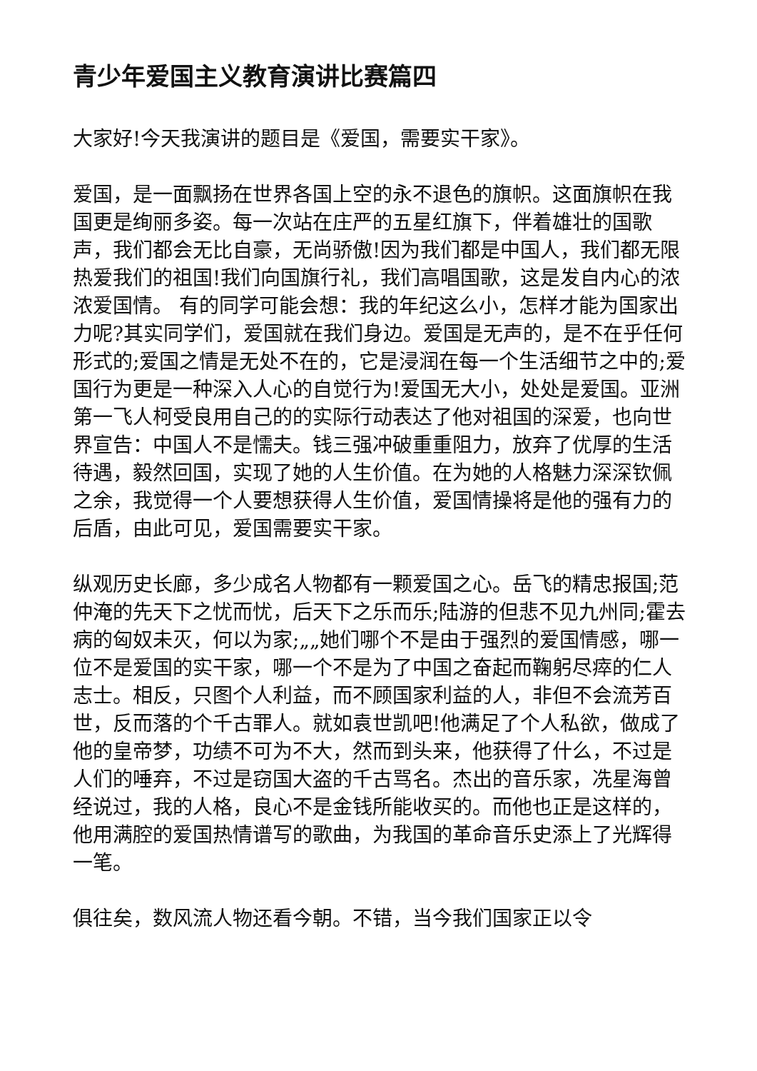青少年爱国主义教育演讲比赛篇四
大家好!今天我演讲的题目是《爱国，需要实干家》。
爱国，是一面飘扬在世界各国上空的永不退色的旗帜。这面旗帜在我国更是绚丽多姿。每一次站在庄严的五星红旗下，伴着雄壮的国歌声，我们都会无比自豪，无尚骄傲!因为我们都是中国人，我们都无限热爱我们的祖国!我们向国旗行礼，我们高唱国歌，这是发自内心的浓浓爱国情。 有的同学可能会想：我的年纪这么小，怎样才能为国家出力呢?其实同学们，爱国就在我们身边。爱国是无声的，是不在乎任何形式的;爱国之情是无处不在的，它是浸润在每一个生活细节之中的;爱国行为更是一种深入人心的自觉行为!爱国无大小，处处是爱国。亚洲第一飞人柯受良用自己的的实际行动表达了他对祖国的深爱，也向世界宣告：中国人不是懦夫。钱三强冲破重重阻力，放弃了优厚的生活待遇，毅然回国，实现了她的人生价值。在为她的人格魅力深深钦佩之余，我觉得一个人要想获得人生价值，爱国情操将是他的强有力的后盾，由此可见，爱国需要实干家。
纵观历史长廊，多少成名人物都有一颗爱国之心。岳飞的精忠报国;范仲淹的先天下之忧而忧，后天下之乐而乐;陆游的但悲不见九州同;霍去病的匈奴未灭，何以为家;„„她们哪个不是由于强烈的爱国情感，哪一位不是爱国的实干家，哪一个不是为了中国之奋起而鞠躬尽瘁的仁人志士。相反，只图个人利益，而不顾国家利益的人，非但不会流芳百世，反而落的个千古罪人。就如袁世凯吧!他满足了个人私欲，做成了他的皇帝梦，功绩不可为不大，然而到头来，他获得了什么，不过是人们的唾弃，不过是窃国大盗的千古骂名。杰出的音乐家，冼星海曾经说过，我的人格，良心不是金钱所能收买的。而他也正是这样的，他用满腔的爱国热情谱写的歌曲，为我国的革命音乐史添上了光辉得一笔。
俱往矣，数风流人物还看今朝。不错，当今我们国家正以令